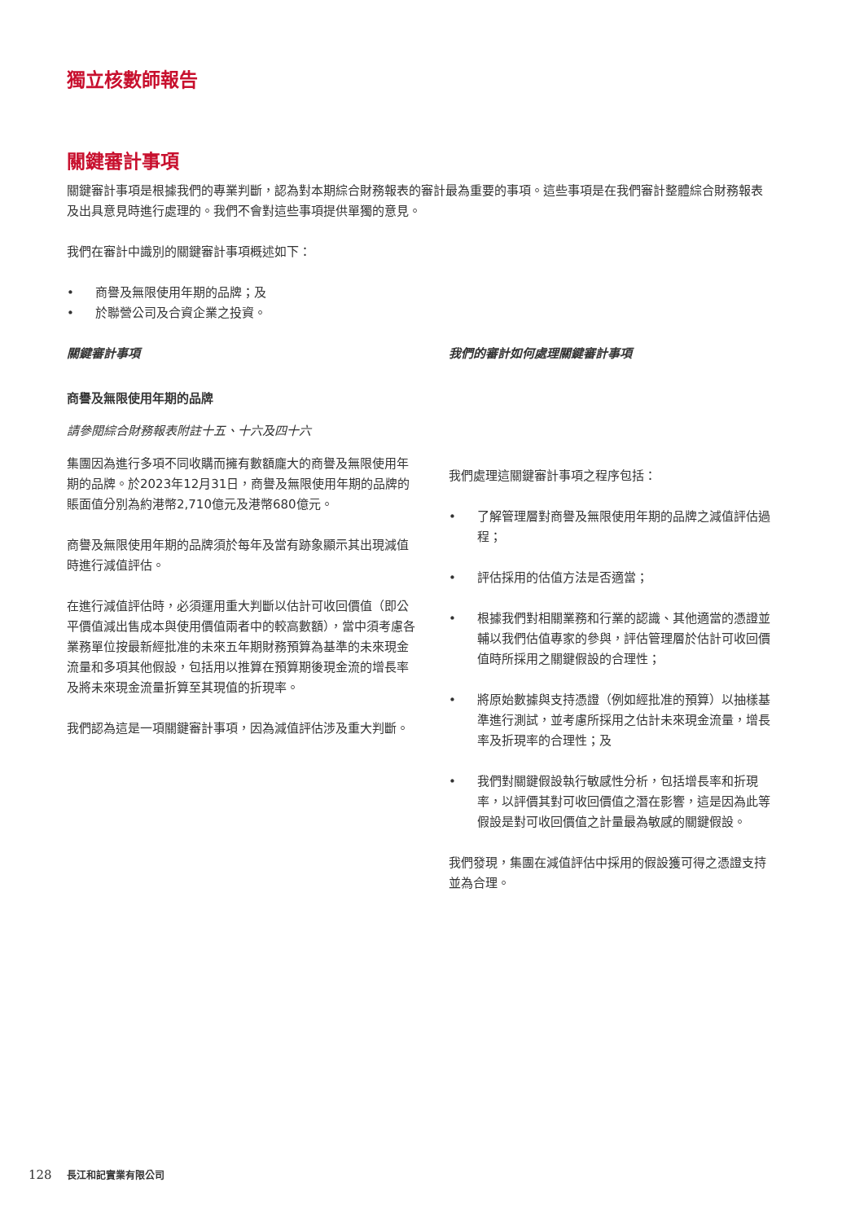獨立核數師報告
關鍵審計事項
關鍵審計事項是根據我們的專業判斷，認為對本期綜合財務報表的審計最為重要的事項。這些事項是在我們審計整體綜合財務報表及出具意見時進行處理的。我們不會對這些事項提供單獨的意見。
我們在審計中識別的關鍵審計事項概述如下：
• 商譽及無限使用年期的品牌；及
• 於聯營公司及合資企業之投資。
關鍵審計事項
商譽及無限使用年期的品牌
請參閱綜合財務報表附註十五、十六及四十六
集團因為進行多項不同收購而擁有數額龐大的商譽及無限使用年期的品牌。於2023年12月31日，商譽及無限使用年期的品牌的賬面值分別為約港幣2,710億元及港幣680億元。
商譽及無限使用年期的品牌須於每年及當有跡象顯示其出現減值時進行減值評估。
在進行減值評估時，必須運用重大判斷以估計可收回價值（即公平價值減出售成本與使用價值兩者中的較高數額），當中須考慮各業務單位按最新經批准的未來五年期財務預算為基準的未來現金流量和多項其他假設，包括用以推算在預算期後現金流的增長率及將未來現金流量折算至其現值的折現率。
我們認為這是一項關鍵審計事項，因為減值評估涉及重大判斷。
我們的審計如何處理關鍵審計事項
我們處理這關鍵審計事項之程序包括：
• 了解管理層對商譽及無限使用年期的品牌之減值評估過程；
• 評估採用的估值方法是否適當；
• 根據我們對相關業務和行業的認識、其他適當的憑證並輔以我們估值專家的參與，評估管理層於估計可收回價值時所採用之關鍵假設的合理性；
• 將原始數據與支持憑證（例如經批准的預算）以抽樣基準進行測試，並考慮所採用之估計未來現金流量，增長率及折現率的合理性；及
• 我們對關鍵假設執行敏感性分析，包括增長率和折現率，以評價其對可收回價值之潛在影響，這是因為此等假設是對可收回價值之計量最為敏感的關鍵假設。
我們發現，集團在減值評估中採用的假設獲可得之憑證支持並為合理。
128 長江和記實業有限公司